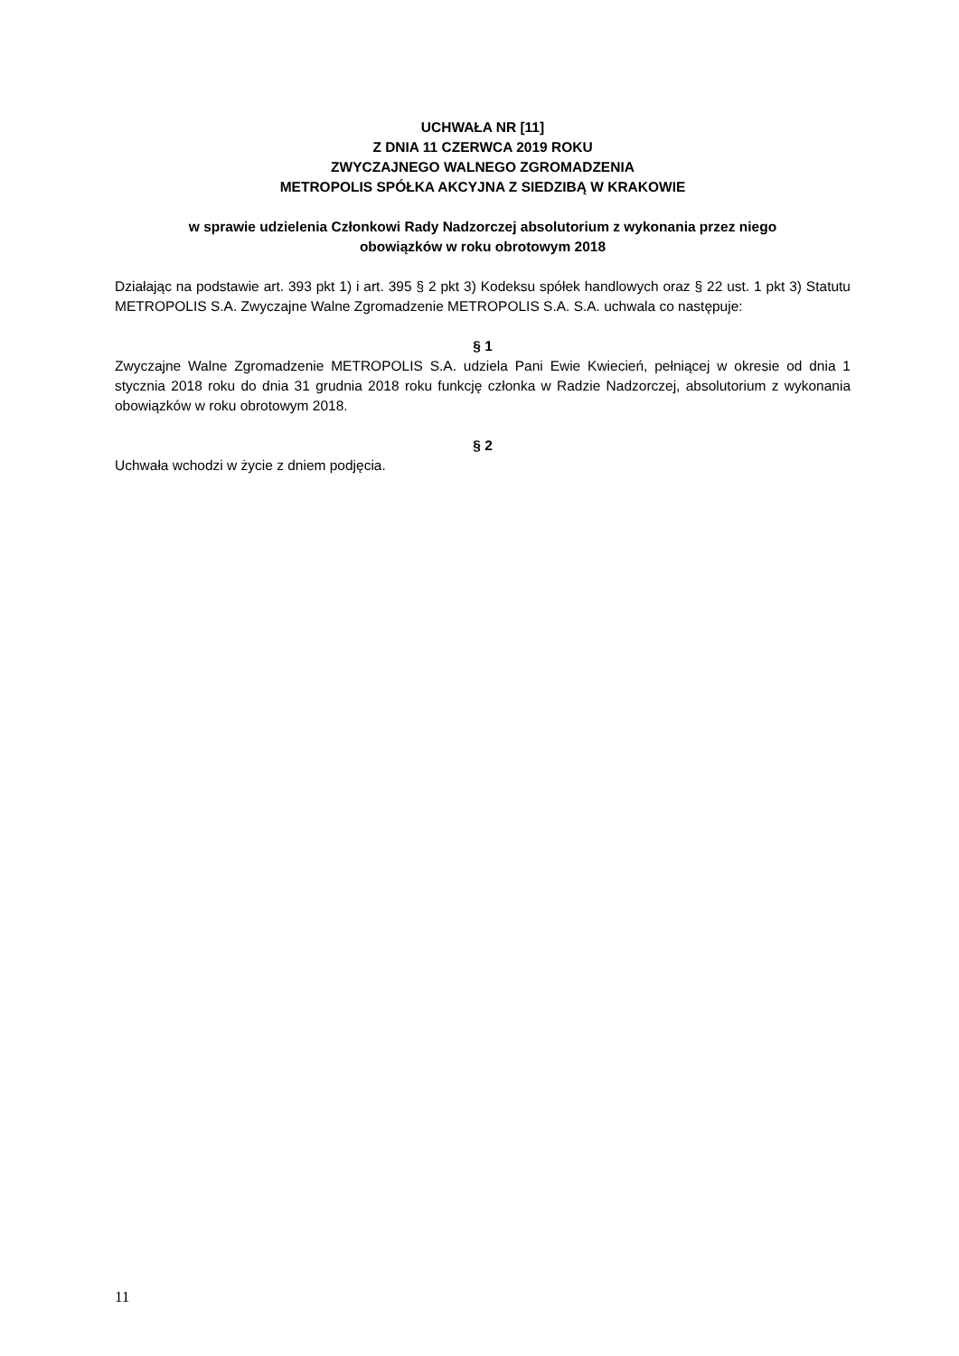UCHWAŁA NR [11]
Z DNIA 11 CZERWCA 2019 ROKU
ZWYCZAJNEGO WALNEGO ZGROMADZENIA
METROPOLIS SPÓŁKA AKCYJNA Z SIEDZIBĄ W KRAKOWIE
w sprawie udzielenia Członkowi Rady Nadzorczej absolutorium z wykonania przez niego
obowiązków w roku obrotowym 2018
Działając na podstawie art. 393 pkt 1) i art. 395 § 2 pkt 3) Kodeksu spółek handlowych oraz § 22 ust. 1 pkt 3) Statutu METROPOLIS S.A. Zwyczajne Walne Zgromadzenie METROPOLIS S.A. S.A. uchwala co następuje:
§ 1
Zwyczajne Walne Zgromadzenie METROPOLIS S.A. udziela Pani Ewie Kwiecień, pełniącej w okresie od dnia 1 stycznia 2018 roku do dnia 31 grudnia 2018 roku funkcję członka w Radzie Nadzorczej, absolutorium z wykonania obowiązków w roku obrotowym 2018.
§ 2
Uchwała wchodzi w życie z dniem podjęcia.
11